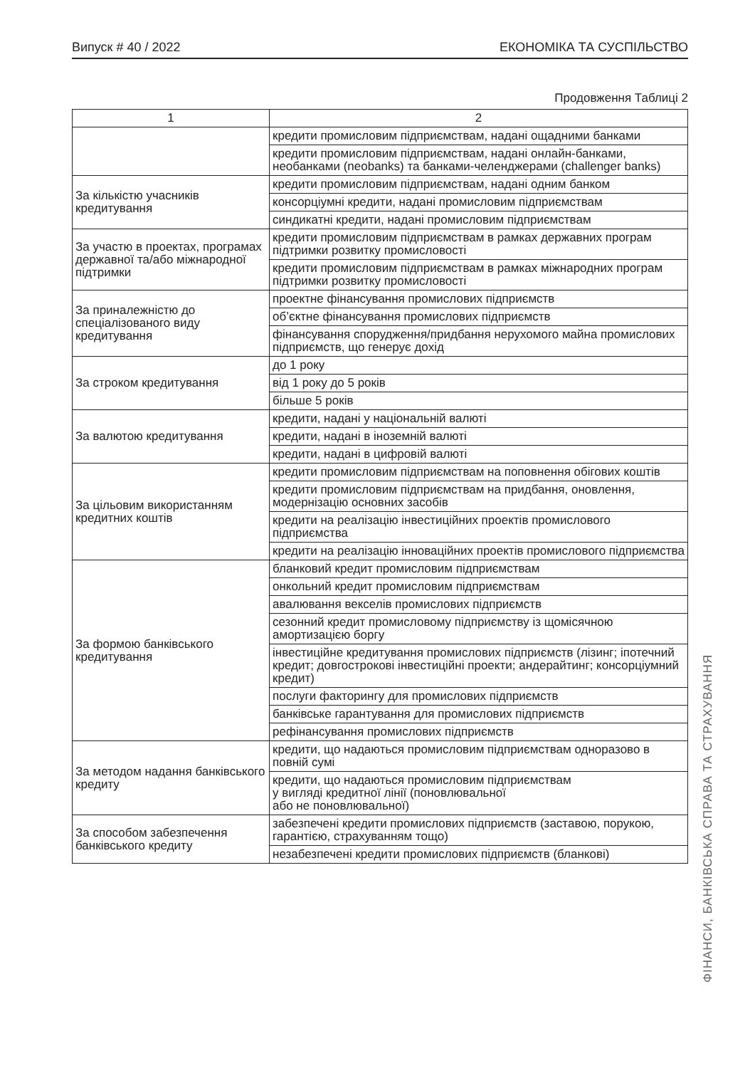Випуск # 40 / 2022 ЕКОНОМІКА ТА СУСПІЛЬСТВО
Продовження Таблиці 2
| 1 | 2 |
| --- | --- |
| | кредити промисловим підприємствам, надані ощадними банками |
| | кредити промисловим підприємствам, надані онлайн-банками, необанками (neobanks) та банками-челенджерами (challenger banks) |
| За кількістю учасників кредитування | кредити промисловим підприємствам, надані одним банком |
| | консорціумні кредити, надані промисловим підприємствам |
| | синдикатні кредити, надані промисловим підприємствам |
| За участю в проектах, програмах державної та/або міжнародної підтримки | кредити промисловим підприємствам в рамках державних програм підтримки розвитку промисловості |
| | кредити промисловим підприємствам в рамках міжнародних програм підтримки розвитку промисловості |
| За приналежністю до спеціалізованого виду кредитування | проектне фінансування промислових підприємств |
| | об’єктне фінансування промислових підприємств |
| | фінансування спорудження/придбання нерухомого майна промислових підприємств, що генерує дохід |
| За строком кредитування | до 1 року |
| | від 1 року до 5 років |
| | більше 5 років |
| За валютою кредитування | кредити, надані у національній валюті |
| | кредити, надані в іноземній валюті |
| | кредити, надані в цифровій валюті |
| За цільовим використанням кредитних коштів | кредити промисловим підприємствам на поповнення обігових коштів |
| | кредити промисловим підприємствам на придбання, оновлення, модернізацію основних засобів |
| | кредити на реалізацію інвестиційних проектів промислового підприємства |
| | кредити на реалізацію інноваційних проектів промислового підприємства |
| За формою банківського кредитування | бланковий кредит промисловим підприємствам |
| | онкольний кредит промисловим підприємствам |
| | авалювання векселів промислових підприємств |
| | сезонний кредит промисловому підприємству із щомісячною амортизацією боргу |
| | інвестиційне кредитування промислових підприємств (лізинг; іпотечний кредит; довгострокові інвестиційні проекти; андерайтинг; консорціумний кредит) |
| | послуги факторингу для промислових підприємств |
| | банківське гарантування для промислових підприємств |
| | рефінансування промислових підприємств |
| За методом надання банківського кредиту | кредити, що надаються промисловим підприємствам одноразово в повній сумі |
| | кредити, що надаються промисловим підприємствам у вигляді кредитної лінії (поновлювальної або не поновлювальної) |
| За способом забезпечення банківського кредиту | забезпечені кредити промислових підприємств (заставою, порукою, гарантією, страхуванням тощо) |
| | незабезпечені кредити промислових підприємств (бланкові) |
ФІНАНСИ, БАНКІВСЬКА СПРАВА ТА СТРАХУВАННЯ